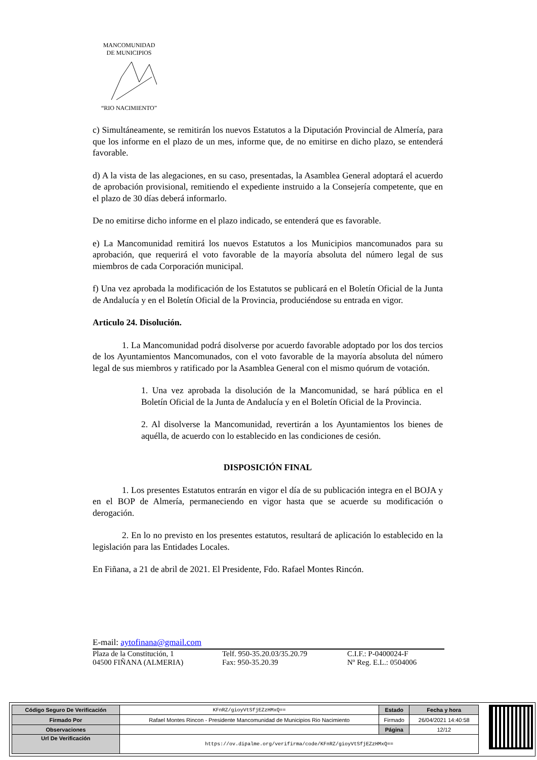MANCOMUNIDAD
DE MUNICIPIOS
“RIO NACIMIENTO”
c) Simultáneamente, se remitirán los nuevos Estatutos a la Diputación Provincial de Almería, para que los informe en el plazo de un mes, informe que, de no emitirse en dicho plazo, se entenderá favorable.
d) A la vista de las alegaciones, en su caso, presentadas, la Asamblea General adoptará el acuerdo de aprobación provisional, remitiendo el expediente instruido a la Consejería competente, que en el plazo de 30 días deberá informarlo.
De no emitirse dicho informe en el plazo indicado, se entenderá que es favorable.
e) La Mancomunidad remitirá los nuevos Estatutos a los Municipios mancomunados para su aprobación, que requerirá el voto favorable de la mayoría absoluta del número legal de sus miembros de cada Corporación municipal.
f) Una vez aprobada la modificación de los Estatutos se publicará en el Boletín Oficial de la Junta de Andalucía y en el Boletín Oficial de la Provincia, produciéndose su entrada en vigor.
Articulo 24. Disolución.
1. La Mancomunidad podrá disolverse por acuerdo favorable adoptado por los dos tercios de los Ayuntamientos Mancomunados, con el voto favorable de la mayoría absoluta del número legal de sus miembros y ratificado por la Asamblea General con el mismo quórum de votación.
1. Una vez aprobada la disolución de la Mancomunidad, se hará pública en el Boletín Oficial de la Junta de Andalucía y en el Boletín Oficial de la Provincia.
2. Al disolverse la Mancomunidad, revertirán a los Ayuntamientos los bienes de aquélla, de acuerdo con lo establecido en las condiciones de cesión.
DISPOSICIÓN FINAL
1. Los presentes Estatutos entrarán en vigor el día de su publicación integra en el BOJA y en el BOP de Almería, permaneciendo en vigor hasta que se acuerde su modificación o derogación.
2. En lo no previsto en los presentes estatutos, resultará de aplicación lo establecido en la legislación para las Entidades Locales.
En Fiñana, a 21 de abril de 2021. El Presidente, Fdo. Rafael Montes Rincón.
E-mail: aytofinana@gmail.com
Plaza de la Constitución, 1 Telf. 950-35.20.03/35.20.79 C.I.F.: P-0400024-F
04500 FIÑANA (ALMERIA) Fax: 950-35.20.39 Nº Reg. E.L.: 0504006
| Código Seguro De Verificación | KFnRZ/gioyVtSfjEZzHMxQ== | Estado | Fecha y hora |
| Firmado Por | Rafael Montes Rincon - Presidente Mancomunidad de Municipios Rio Nacimiento | Firmado | 26/04/2021 14:40:58 |
| Observaciones | | Página | 12/12 |
| Url De Verificación | https://ov.dipalme.org/verifirma/code/KFnRZ/gioyVtSfjEZzHMxQ== | | |